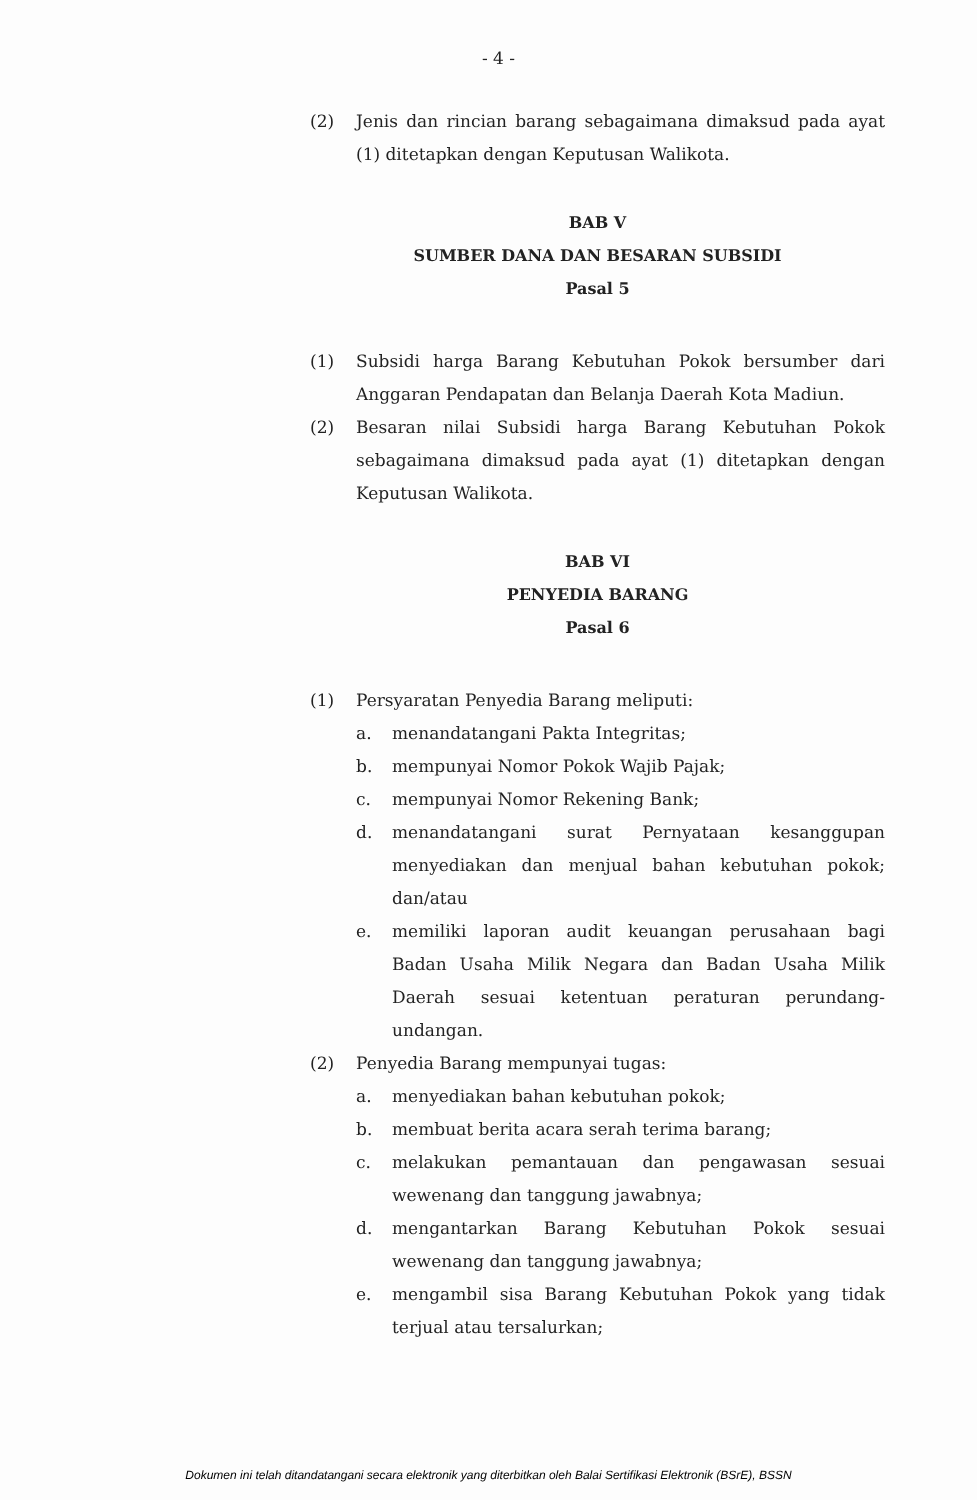- 4 -
(2) Jenis dan rincian barang sebagaimana dimaksud pada ayat (1) ditetapkan dengan Keputusan Walikota.
BAB V
SUMBER DANA DAN BESARAN SUBSIDI
Pasal 5
(1) Subsidi harga Barang Kebutuhan Pokok bersumber dari Anggaran Pendapatan dan Belanja Daerah Kota Madiun.
(2) Besaran nilai Subsidi harga Barang Kebutuhan Pokok sebagaimana dimaksud pada ayat (1) ditetapkan dengan Keputusan Walikota.
BAB VI
PENYEDIA BARANG
Pasal 6
(1) Persyaratan Penyedia Barang meliputi:
a. menandatangani Pakta Integritas;
b. mempunyai Nomor Pokok Wajib Pajak;
c. mempunyai Nomor Rekening Bank;
d. menandatangani surat Pernyataan kesanggupan menyediakan dan menjual bahan kebutuhan pokok; dan/atau
e. memiliki laporan audit keuangan perusahaan bagi Badan Usaha Milik Negara dan Badan Usaha Milik Daerah sesuai ketentuan peraturan perundang-undangan.
(2) Penyedia Barang mempunyai tugas:
a. menyediakan bahan kebutuhan pokok;
b. membuat berita acara serah terima barang;
c. melakukan pemantauan dan pengawasan sesuai wewenang dan tanggung jawabnya;
d. mengantarkan Barang Kebutuhan Pokok sesuai wewenang dan tanggung jawabnya;
e. mengambil sisa Barang Kebutuhan Pokok yang tidak terjual atau tersalurkan;
Dokumen ini telah ditandatangani secara elektronik yang diterbitkan oleh Balai Sertifikasi Elektronik (BSrE), BSSN